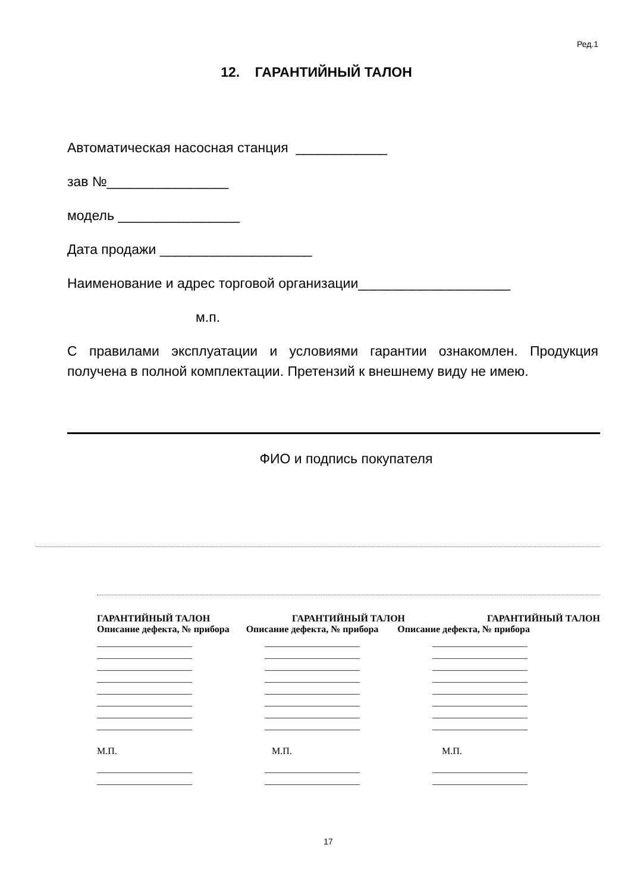Ред.1
12. ГАРАНТИЙНЫЙ ТАЛОН
Автоматическая насосная станция ____________
зав №________________
модель ________________
Дата продажи ____________________
Наименование и адрес торговой организации____________________
м.п.
С правилами эксплуатации и условиями гарантии ознакомлен. Продукция получена в полной комплектации. Претензий к внешнему виду не имею.
ФИО и подпись покупателя
ГАРАНТИЙНЫЙ ТАЛОН ГАРАНТИЙНЫЙ ТАЛОН ГАРАНТИЙНЫЙ ТАЛОН
Описание дефекта, № прибора Описание дефекта, № прибора Описание дефекта, № прибора
____________________
____________________
____________________
____________________
____________________
____________________
____________________
____________________
М.П.
____________________
____________________
____________________
____________________
____________________
____________________
____________________
____________________
____________________
____________________
М.П.
____________________
____________________
____________________
____________________
____________________
____________________
____________________
____________________
____________________
____________________
М.П.
____________________
____________________
17